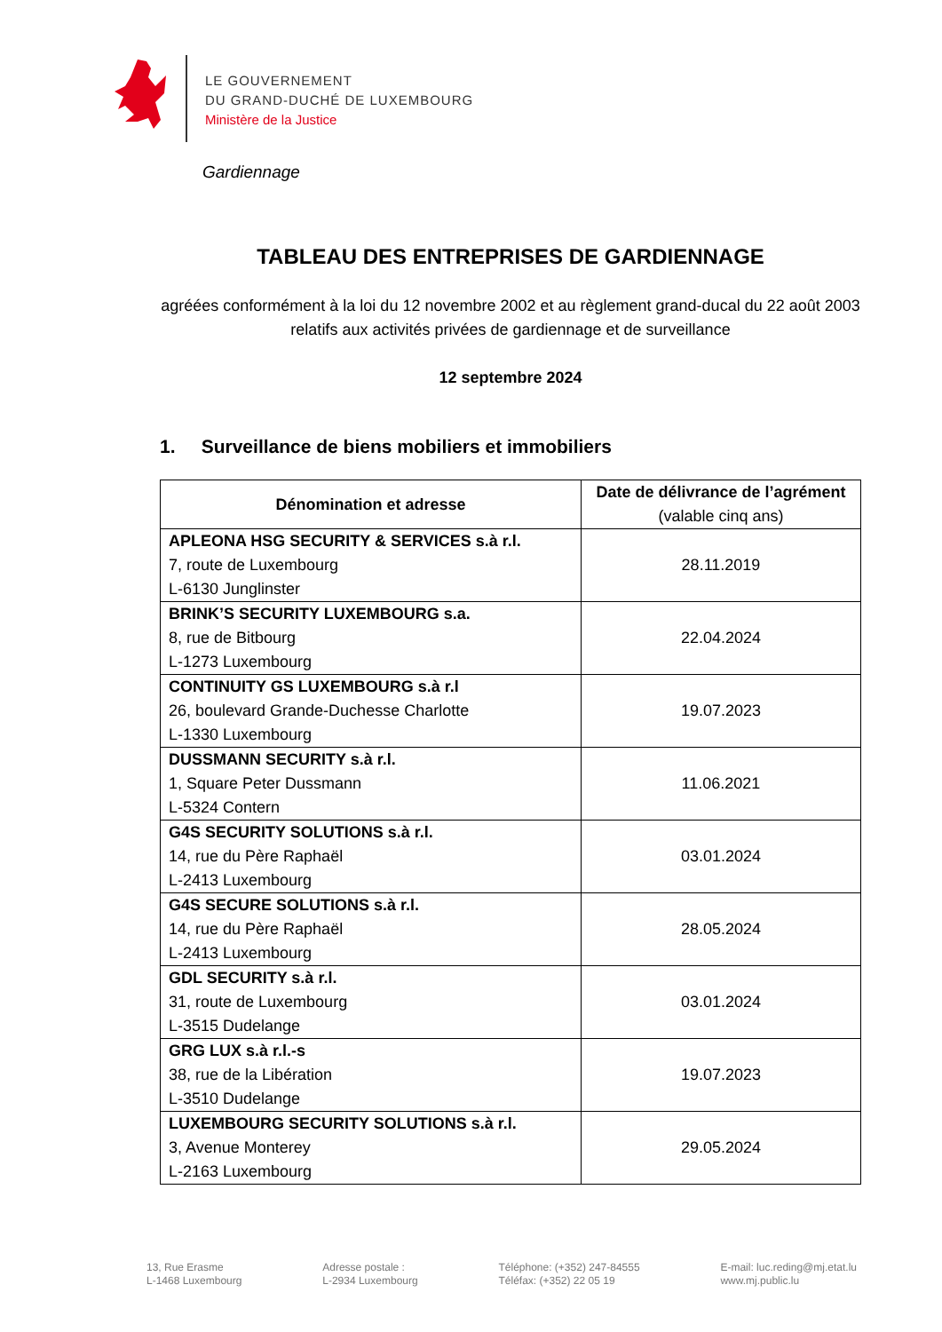LE GOUVERNEMENT
DU GRAND-DUCHÉ DE LUXEMBOURG
Ministère de la Justice
Gardiennage
TABLEAU DES ENTREPRISES DE GARDIENNAGE
agréées conformément à la loi du 12 novembre 2002 et au règlement grand-ducal du 22 août 2003 relatifs aux activités privées de gardiennage et de surveillance
12 septembre 2024
1. Surveillance de biens mobiliers et immobiliers
| Dénomination et adresse | Date de délivrance de l’agrément (valable cinq ans) |
| --- | --- |
| APLEONA HSG SECURITY & SERVICES s.à r.l. 7, route de Luxembourg L-6130 Junglinster | 28.11.2019 |
| BRINK’S SECURITY LUXEMBOURG s.a. 8, rue de Bitbourg L-1273 Luxembourg | 22.04.2024 |
| CONTINUITY GS LUXEMBOURG s.à r.l 26, boulevard Grande-Duchesse Charlotte L-1330 Luxembourg | 19.07.2023 |
| DUSSMANN SECURITY s.à r.l. 1, Square Peter Dussmann L-5324 Contern | 11.06.2021 |
| G4S SECURITY SOLUTIONS s.à r.l. 14, rue du Père Raphaël L-2413 Luxembourg | 03.01.2024 |
| G4S SECURE SOLUTIONS s.à r.l. 14, rue du Père Raphaël L-2413 Luxembourg | 28.05.2024 |
| GDL SECURITY s.à r.l. 31, route de Luxembourg L-3515 Dudelange | 03.01.2024 |
| GRG LUX s.à r.l.-s 38, rue de la Libération L-3510 Dudelange | 19.07.2023 |
| LUXEMBOURG SECURITY SOLUTIONS s.à r.l. 3, Avenue Monterey L-2163 Luxembourg | 29.05.2024 |
13, Rue Erasme
L-1468 Luxembourg
Adresse postale :
L-2934 Luxembourg
Téléphone: (+352) 247-84555
Téléfax: (+352) 22 05 19
E-mail: luc.reding@mj.etat.lu
www.mj.public.lu